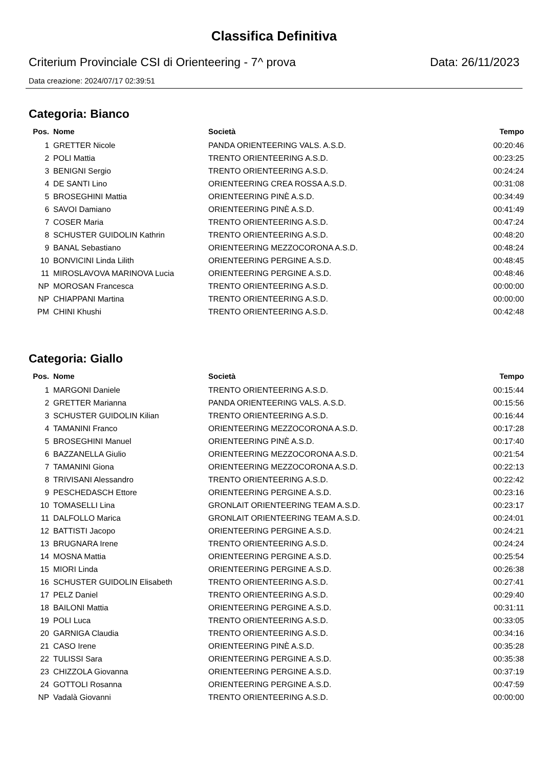Classifica Definitiva
Criterium Provinciale CSI di Orienteering - 7^ prova Data: 26/11/2023
Data creazione: 2024/07/17 02:39:51
Categoria: Bianco
| Pos. | Nome | Società | Tempo |
| --- | --- | --- | --- |
| 1 | GRETTER Nicole | PANDA ORIENTEERING VALS. A.S.D. | 00:20:46 |
| 2 | POLI Mattia | TRENTO ORIENTEERING A.S.D. | 00:23:25 |
| 3 | BENIGNI Sergio | TRENTO ORIENTEERING A.S.D. | 00:24:24 |
| 4 | DE SANTI Lino | ORIENTEERING CREA ROSSA A.S.D. | 00:31:08 |
| 5 | BROSEGHINI Mattia | ORIENTEERING PINÈ A.S.D. | 00:34:49 |
| 6 | SAVOI Damiano | ORIENTEERING PINÈ A.S.D. | 00:41:49 |
| 7 | COSER Maria | TRENTO ORIENTEERING A.S.D. | 00:47:24 |
| 8 | SCHUSTER GUIDOLIN Kathrin | TRENTO ORIENTEERING A.S.D. | 00:48:20 |
| 9 | BANAL Sebastiano | ORIENTEERING MEZZOCORONA A.S.D. | 00:48:24 |
| 10 | BONVICINI Linda Lilith | ORIENTEERING PERGINE A.S.D. | 00:48:45 |
| 11 | MIROSLAVOVA MARINOVA Lucia | ORIENTEERING PERGINE A.S.D. | 00:48:46 |
| NP | MOROSAN Francesca | TRENTO ORIENTEERING A.S.D. | 00:00:00 |
| NP | CHIAPPANI Martina | TRENTO ORIENTEERING A.S.D. | 00:00:00 |
| PM | CHINI Khushi | TRENTO ORIENTEERING A.S.D. | 00:42:48 |
Categoria: Giallo
| Pos. | Nome | Società | Tempo |
| --- | --- | --- | --- |
| 1 | MARGONI Daniele | TRENTO ORIENTEERING A.S.D. | 00:15:44 |
| 2 | GRETTER Marianna | PANDA ORIENTEERING VALS. A.S.D. | 00:15:56 |
| 3 | SCHUSTER GUIDOLIN Kilian | TRENTO ORIENTEERING A.S.D. | 00:16:44 |
| 4 | TAMANINI Franco | ORIENTEERING MEZZOCORONA A.S.D. | 00:17:28 |
| 5 | BROSEGHINI Manuel | ORIENTEERING PINÈ A.S.D. | 00:17:40 |
| 6 | BAZZANELLA Giulio | ORIENTEERING MEZZOCORONA A.S.D. | 00:21:54 |
| 7 | TAMANINI Giona | ORIENTEERING MEZZOCORONA A.S.D. | 00:22:13 |
| 8 | TRIVISANI Alessandro | TRENTO ORIENTEERING A.S.D. | 00:22:42 |
| 9 | PESCHEDASCH Ettore | ORIENTEERING PERGINE A.S.D. | 00:23:16 |
| 10 | TOMASELLI Lina | GRONLAIT ORIENTEERING TEAM A.S.D. | 00:23:17 |
| 11 | DALFOLLO Marica | GRONLAIT ORIENTEERING TEAM A.S.D. | 00:24:01 |
| 12 | BATTISTI Jacopo | ORIENTEERING PERGINE A.S.D. | 00:24:21 |
| 13 | BRUGNARA Irene | TRENTO ORIENTEERING A.S.D. | 00:24:24 |
| 14 | MOSNA Mattia | ORIENTEERING PERGINE A.S.D. | 00:25:54 |
| 15 | MIORI Linda | ORIENTEERING PERGINE A.S.D. | 00:26:38 |
| 16 | SCHUSTER GUIDOLIN Elisabeth | TRENTO ORIENTEERING A.S.D. | 00:27:41 |
| 17 | PELZ Daniel | TRENTO ORIENTEERING A.S.D. | 00:29:40 |
| 18 | BAILONI Mattia | ORIENTEERING PERGINE A.S.D. | 00:31:11 |
| 19 | POLI Luca | TRENTO ORIENTEERING A.S.D. | 00:33:05 |
| 20 | GARNIGA Claudia | TRENTO ORIENTEERING A.S.D. | 00:34:16 |
| 21 | CASO Irene | ORIENTEERING PINÈ A.S.D. | 00:35:28 |
| 22 | TULISSI Sara | ORIENTEERING PERGINE A.S.D. | 00:35:38 |
| 23 | CHIZZOLA Giovanna | ORIENTEERING PERGINE A.S.D. | 00:37:19 |
| 24 | GOTTOLI Rosanna | ORIENTEERING PERGINE A.S.D. | 00:47:59 |
| NP | Vadalà Giovanni | TRENTO ORIENTEERING A.S.D. | 00:00:00 |